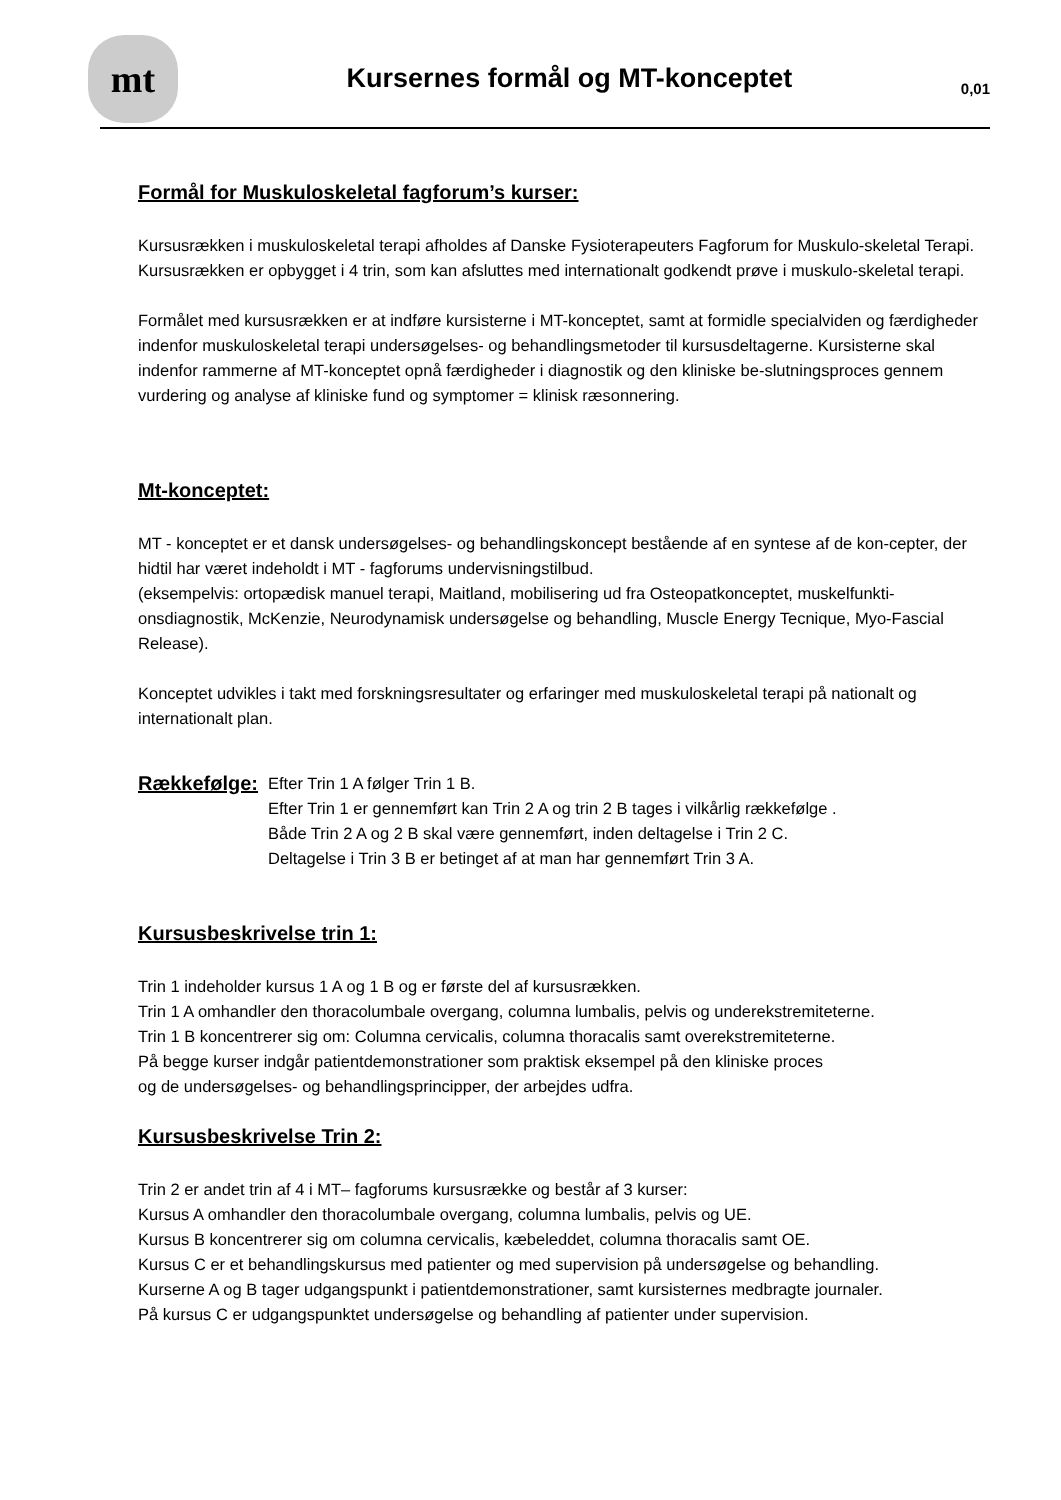mt
Kursernes formål og MT-konceptet
0,01
Formål for Muskuloskeletal fagforum’s kurser:
Kursusrækken i muskuloskeletal terapi afholdes af Danske Fysioterapeuters Fagforum for Muskulo-skeletal Terapi.
Kursusrækken er opbygget i 4 trin, som kan afsluttes med internationalt godkendt prøve i muskulo-skeletal terapi.
Formålet med kursusrækken er at indføre kursisterne i MT-konceptet, samt at formidle specialviden og færdigheder indenfor muskuloskeletal terapi undersøgelses- og behandlingsmetoder til kursusdeltagerne. Kursisterne skal indenfor rammerne af MT-konceptet opnå færdigheder i diagnostik og den kliniske be-slutningsproces gennem vurdering og analyse af kliniske fund og symptomer = klinisk ræsonnering.
Mt-konceptet:
MT - konceptet er et dansk undersøgelses- og behandlingskoncept bestående af en syntese af de kon-cepter, der hidtil har været indeholdt i MT - fagforums undervisningstilbud.
(eksempelvis: ortopædisk manuel terapi, Maitland, mobilisering ud fra Osteopatkonceptet, muskelfunkti-onsdiagnostik, McKenzie, Neurodynamisk undersøgelse og behandling, Muscle Energy Tecnique, Myo-Fascial Release).
Konceptet udvikles i takt med forskningsresultater og erfaringer med muskuloskeletal terapi på nationalt og internationalt plan.
Rækkefølge:
Efter Trin 1 A følger Trin 1 B.
Efter Trin 1 er gennemført kan Trin 2 A og trin 2 B tages i vilkårlig rækkefølge .
Både Trin 2 A og 2 B skal være gennemført, inden deltagelse i Trin 2 C.
Deltagelse i Trin 3 B er betinget af at man har gennemført Trin 3 A.
Kursusbeskrivelse trin 1:
Trin 1 indeholder kursus 1 A og 1 B og er første del af kursusrækken.
Trin 1 A omhandler den thoracolumbale overgang, columna lumbalis, pelvis og underekstremiteterne.
Trin 1 B koncentrerer sig om: Columna cervicalis, columna thoracalis samt overekstremiteterne.
På begge kurser indgår patientdemonstrationer som praktisk eksempel på den kliniske proces
og de undersøgelses- og behandlingsprincipper, der arbejdes udfra.
Kursusbeskrivelse Trin 2:
Trin 2 er andet trin af 4 i MT– fagforums kursusrække og består af 3 kurser:
Kursus A omhandler den thoracolumbale overgang, columna lumbalis, pelvis og UE.
Kursus B koncentrerer sig om columna cervicalis, kæbeleddet, columna thoracalis samt OE.
Kursus C er et behandlingskursus med patienter og med supervision på undersøgelse og behandling.
Kurserne A og B tager udgangspunkt i patientdemonstrationer, samt kursisternes medbragte journaler.
På kursus C er udgangspunktet undersøgelse og behandling af patienter under supervision.